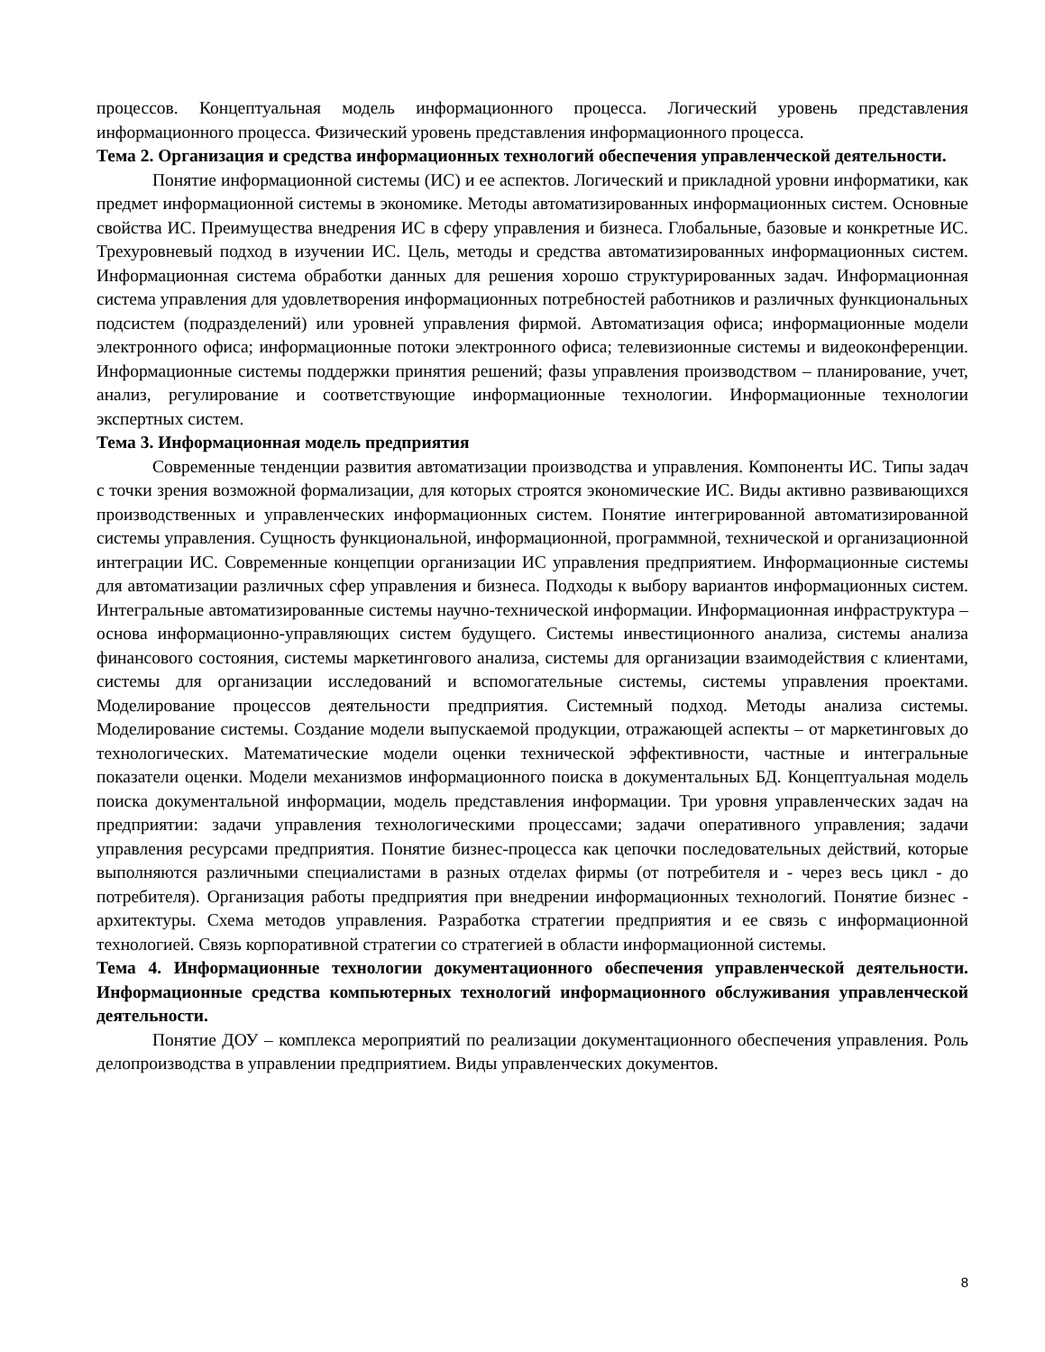процессов. Концептуальная модель информационного процесса. Логический уровень представления информационного процесса. Физический уровень представления информационного процесса.
Тема 2. Организация и средства информационных технологий обеспечения управленческой деятельности.
Понятие информационной системы (ИС) и ее аспектов. Логический и прикладной уровни информатики, как предмет информационной системы в экономике. Методы автоматизированных информационных систем. Основные свойства ИС. Преимущества внедрения ИС в сферу управления и бизнеса. Глобальные, базовые и конкретные ИС. Трехуровневый подход в изучении ИС. Цель, методы и средства автоматизированных информационных систем. Информационная система обработки данных для решения хорошо структурированных задач. Информационная система управления для удовлетворения информационных потребностей работников и различных функциональных подсистем (подразделений) или уровней управления фирмой. Автоматизация офиса; информационные модели электронного офиса; информационные потоки электронного офиса; телевизионные системы и видеоконференции. Информационные системы поддержки принятия решений; фазы управления производством – планирование, учет, анализ, регулирование и соответствующие информационные технологии. Информационные технологии экспертных систем.
Тема 3. Информационная модель предприятия
Современные тенденции развития автоматизации производства и управления. Компоненты ИС. Типы задач с точки зрения возможной формализации, для которых строятся экономические ИС. Виды активно развивающихся производственных и управленческих информационных систем. Понятие интегрированной автоматизированной системы управления. Сущность функциональной, информационной, программной, технической и организационной интеграции ИС. Современные концепции организации ИС управления предприятием. Информационные системы для автоматизации различных сфер управления и бизнеса. Подходы к выбору вариантов информационных систем. Интегральные автоматизированные системы научно-технической информации. Информационная инфраструктура – основа информационно-управляющих систем будущего. Системы инвестиционного анализа, системы анализа финансового состояния, системы маркетингового анализа, системы для организации взаимодействия с клиентами, системы для организации исследований и вспомогательные системы, системы управления проектами. Моделирование процессов деятельности предприятия. Системный подход. Методы анализа системы. Моделирование системы. Создание модели выпускаемой продукции, отражающей аспекты – от маркетинговых до технологических. Математические модели оценки технической эффективности, частные и интегральные показатели оценки. Модели механизмов информационного поиска в документальных БД. Концептуальная модель поиска документальной информации, модель представления информации. Три уровня управленческих задач на предприятии: задачи управления технологическими процессами; задачи оперативного управления; задачи управления ресурсами предприятия. Понятие бизнес-процесса как цепочки последовательных действий, которые выполняются различными специалистами в разных отделах фирмы (от потребителя и - через весь цикл - до потребителя). Организация работы предприятия при внедрении информационных технологий. Понятие бизнес - архитектуры. Схема методов управления. Разработка стратегии предприятия и ее связь с информационной технологией. Связь корпоративной стратегии со стратегией в области информационной системы.
Тема 4. Информационные технологии документационного обеспечения управленческой деятельности. Информационные средства компьютерных технологий информационного обслуживания управленческой деятельности.
Понятие ДОУ – комплекса мероприятий по реализации документационного обеспечения управления. Роль делопроизводства в управлении предприятием. Виды управленческих документов.
8